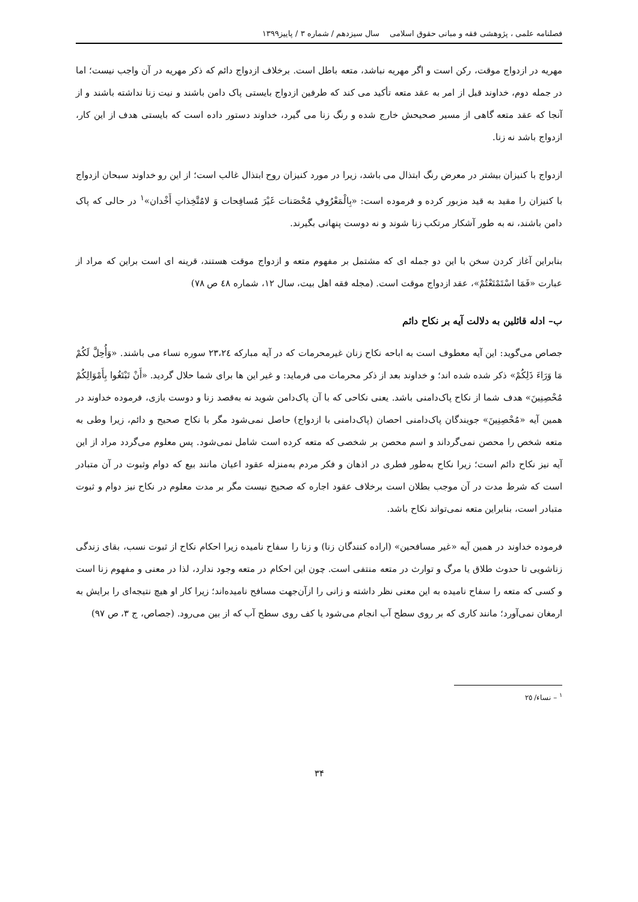فصلنامه علمی ، پژوهشی فقه و مبانی حقوق اسلامی سال سیزدهم / شماره ۳ / پاییز۱۳۹۹
مهریه در ازدواج موقت، رکن است و اگر مهریه نباشد، متعه باطل است. برخلاف ازدواج دائم که ذکر مهریه در آن واجب نیست؛ اما در جمله دوم، خداوند قبل از امر به عقد متعه تأکید می کند که طرفین ازدواج بایستی پاک دامن باشند و نیت زنا نداشته باشند و از آنجا که عقد متعه گاهی از مسیر صحیحش خارج شده و رنگ زنا می گیرد، خداوند دستور داده است که بایستی هدف از این کار، ازدواج باشد نه زنا.
ازدواج با کنیزان بیشتر در معرض رنگ ابتذال می باشد، زیرا در مورد کنیزان روح ابتذال غالب است؛ از این رو خداوند سبحان ازدواج با کنیزان را مقید به قید مزبور کرده و فرموده است: «بِالْمَعْرُوفِ مُحْصَنات غَيْرَ مُسافِحات وَ لامُتَّخِذاتِ أَخْدان»<sup>۱</sup> در حالی که پاک دامن باشند، نه به طور آشکار مرتکب زنا شوند و نه دوست پنهانی بگیرند.
بنابراین آغاز کردن سخن با این دو جمله ای که مشتمل بر مفهوم متعه و ازدواج موقت هستند، قرینه ای است براین که مراد از عبارت «فَمَا اسْتَمْتَعْتُمْ»، عقد ازدواج موقت است. (مجله فقه اهل بیت، سال ۱۲، شماره ٤٨ ص ٧٨)
ب– ادله قائلین به دلالت آیه بر نکاح دائم
جصاص می‌گوید: این آیه معطوف است به اباحه نکاح زنان غیرمحرمات که در آیه مبارکه ٢٣،٢٤ سوره نساء می باشند. «وَأُحِلَّ لَكُمْ مَا وَرَاءَ ذَلِكُمْ» ذکر شده شده اند؛ و خداوند بعد از ذکر محرمات می فرماید: و غیر این ها برای شما حلال گردید. «أَنْ تَبْتَغُوا بِأَمْوَالِكُمْ مُحْصِنِينَ» هدف شما از نکاح پاک‌دامنی باشد. یعنی نکاحی که با آن پاک‌دامن شوید نه به‌قصد زنا و دوست بازی، فرموده خداوند در همین آیه «مُحْصِنِينَ» جویندگان پاک‌دامنی احصان (پاک‌دامنی با ازدواج) حاصل نمی‌شود مگر با نکاح صحیح و دائم، زیرا وطی به متعه شخص را محصن نمی‌گرداند و اسم محصن بر شخصی که متعه کرده است شامل نمی‌شود. پس معلوم می‌گردد مراد از این آیه نیز نکاح دائم است؛ زیرا نکاح به‌طور فطری در اذهان و فکر مردم به‌منزله عقود اعیان مانند بیع که دوام وثبوت در آن متبادر است که شرط مدت در آن موجب بطلان است برخلاف عقود اجاره که صحیح نیست مگر بر مدت معلوم در نکاح نیز دوام و ثبوت متبادر است، بنابراین متعه نمی‌تواند نکاح باشد.
فرموده خداوند در همین آیه «غیر مسافحین» (اراده کنندگان زنا) و زنا را سفاح نامیده زیرا احکام نکاح از ثبوت نسب، بقای زندگی زناشویی تا حدوث طلاق یا مرگ و توارث در متعه منتفی است. چون این احکام در متعه وجود ندارد، لذا در معنی و مفهوم زنا است و کسی که متعه را سفاح نامیده به این معنی نظر داشته و زانی را ازآن‌جهت مسافح نامیده‌اند؛ زیرا کار او هیچ نتیجه‌ای را برایش به ارمغان نمی‌آورد؛ مانند کاری که بر روی سطح آب انجام می‌شود یا کف روی سطح آب که از بین می‌رود. (جصاص، ج ۳، ص ۹۷)
<sup>۱</sup> – نساء/ ٢٥
۳۴